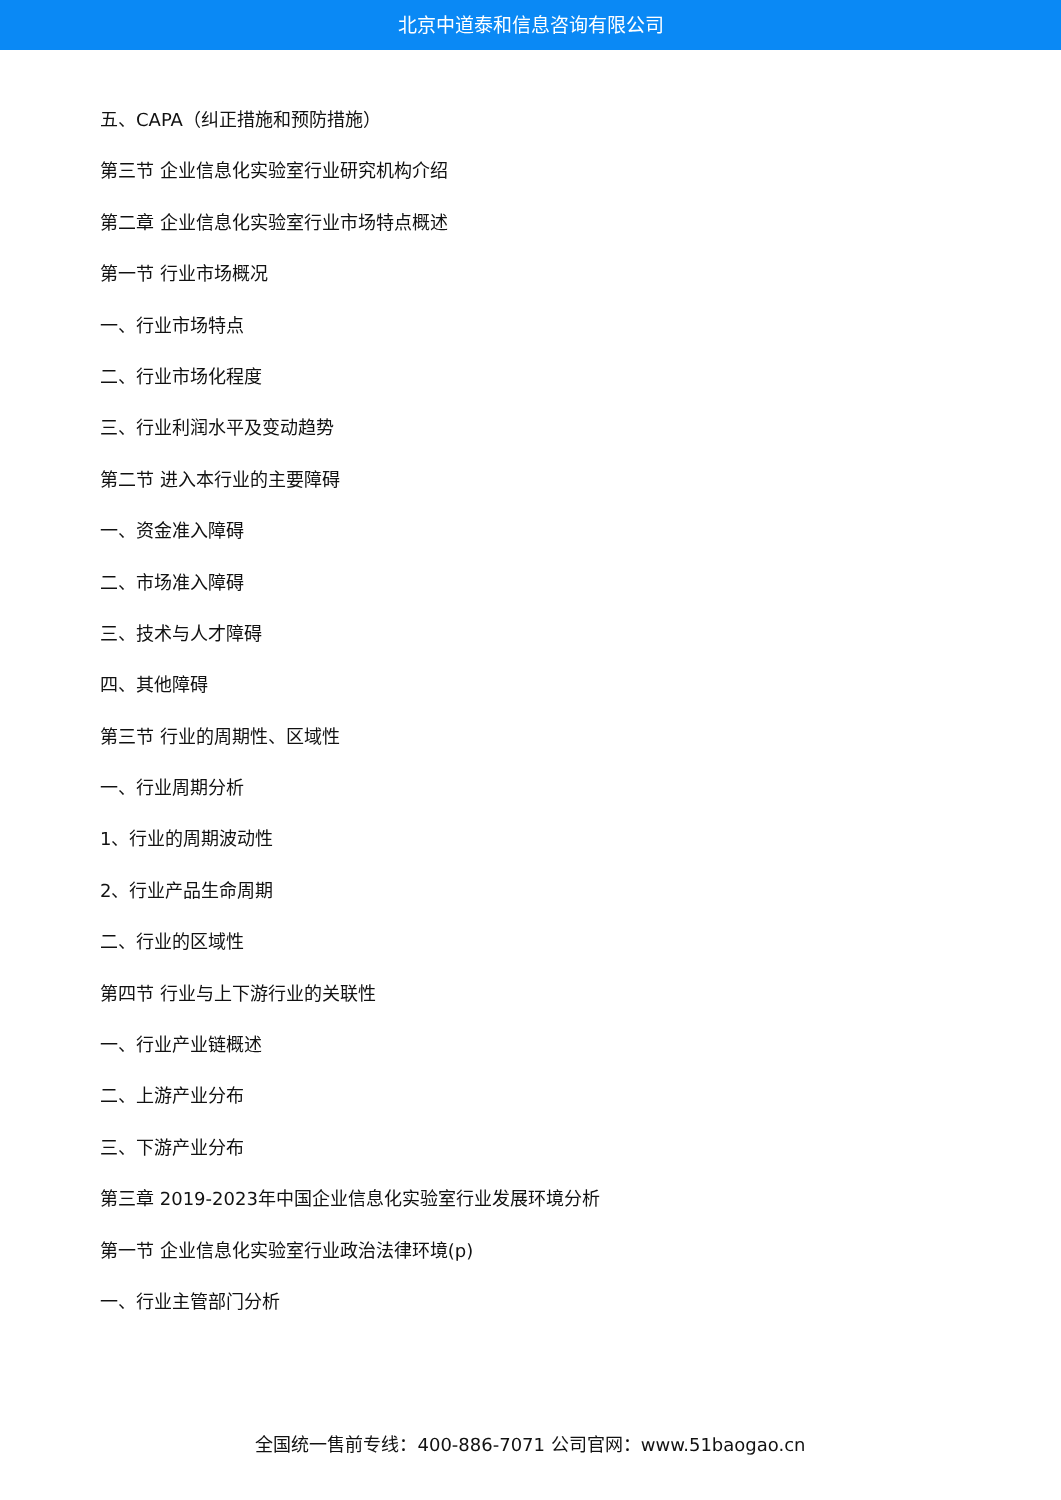北京中道泰和信息咨询有限公司
五、CAPA（纠正措施和预防措施）
第三节 企业信息化实验室行业研究机构介绍
第二章 企业信息化实验室行业市场特点概述
第一节 行业市场概况
一、行业市场特点
二、行业市场化程度
三、行业利润水平及变动趋势
第二节 进入本行业的主要障碍
一、资金准入障碍
二、市场准入障碍
三、技术与人才障碍
四、其他障碍
第三节 行业的周期性、区域性
一、行业周期分析
1、行业的周期波动性
2、行业产品生命周期
二、行业的区域性
第四节 行业与上下游行业的关联性
一、行业产业链概述
二、上游产业分布
三、下游产业分布
第三章 2019-2023年中国企业信息化实验室行业发展环境分析
第一节 企业信息化实验室行业政治法律环境(p)
一、行业主管部门分析
全国统一售前专线：400-886-7071 公司官网：www.51baogao.cn